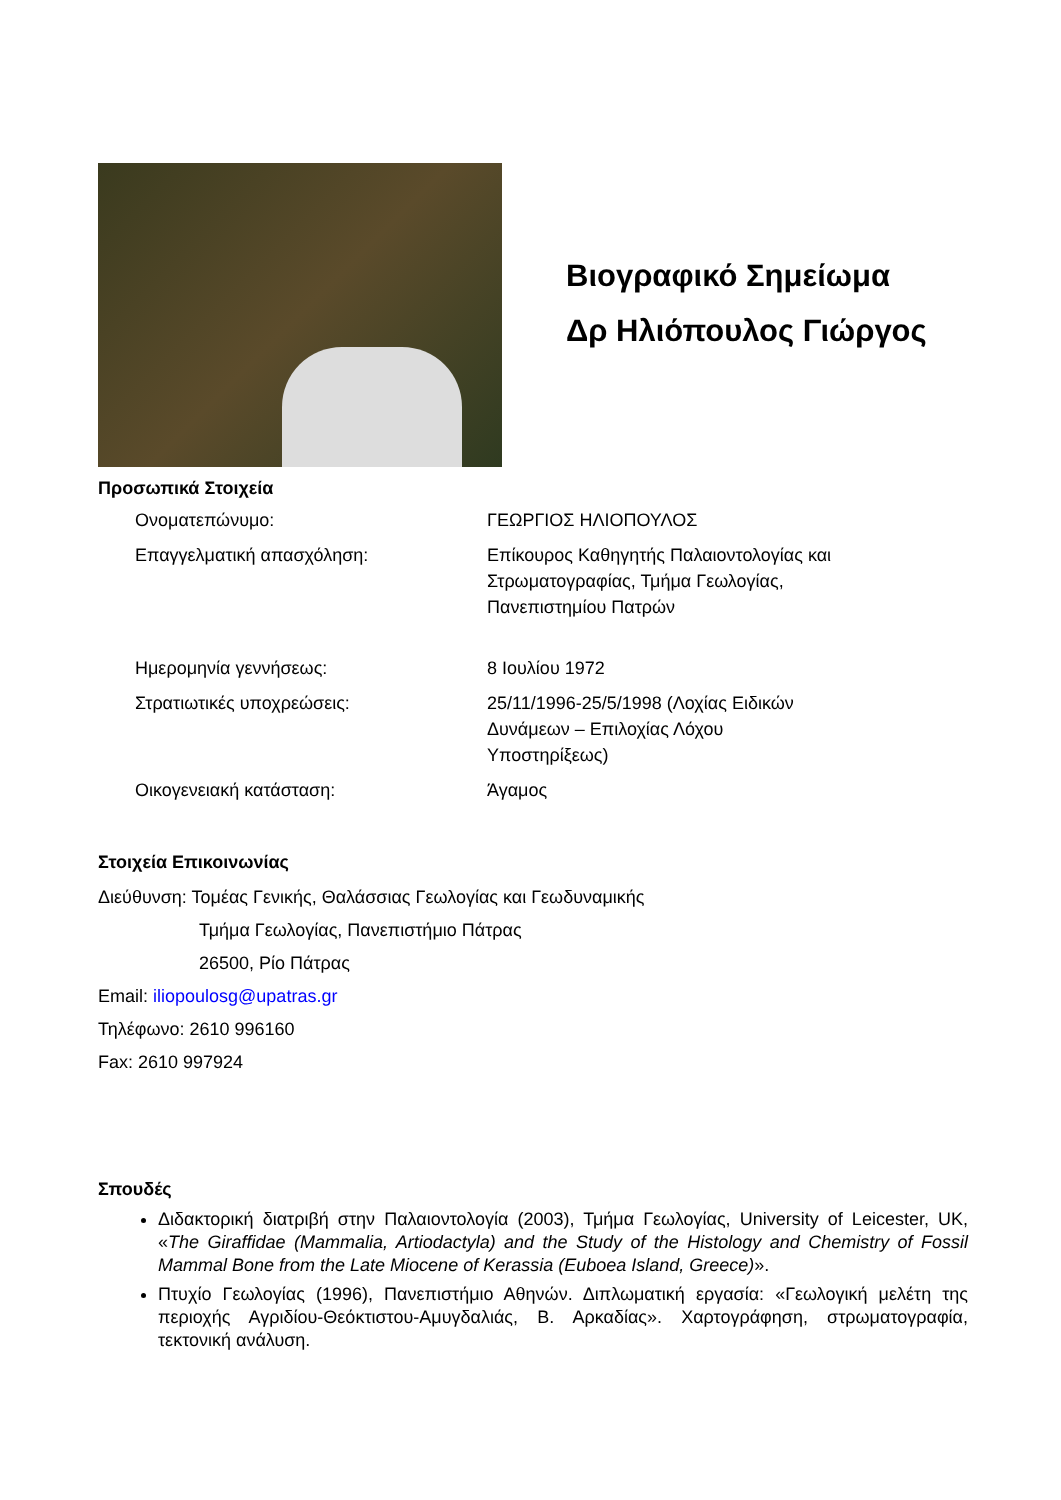Βιογραφικό Σημείωμα
Δρ Ηλιόπουλος Γιώργος
Προσωπικά Στοιχεία
| Ονοματεπώνυμο: | ΓΕΩΡΓΙΟΣ ΗΛΙΟΠΟΥΛΟΣ |
| Επαγγελματική απασχόληση: | Επίκουρος Καθηγητής Παλαιοντολογίας και Στρωματογραφίας, Τμήμα Γεωλογίας, Πανεπιστημίου Πατρών |
| Ημερομηνία γεννήσεως: | 8 Ιουλίου 1972 |
| Στρατιωτικές υποχρεώσεις: | 25/11/1996-25/5/1998 (Λοχίας Ειδικών Δυνάμεων – Επιλοχίας Λόχου Υποστηρίξεως) |
| Οικογενειακή κατάσταση: | Άγαμος |
Στοιχεία Επικοινωνίας
Διεύθυνση: Τομέας Γενικής, Θαλάσσιας Γεωλογίας και Γεωδυναμικής
Τμήμα Γεωλογίας, Πανεπιστήμιο Πάτρας
26500, Ρίο Πάτρας
Email: iliopoulosg@upatras.gr
Τηλέφωνο: 2610 996160
Fax: 2610 997924
Σπουδές
Διδακτορική διατριβή στην Παλαιοντολογία (2003), Τμήμα Γεωλογίας, University of Leicester, UK, «The Giraffidae (Mammalia, Artiodactyla) and the Study of the Histology and Chemistry of Fossil Mammal Bone from the Late Miocene of Kerassia (Euboea Island, Greece)».
Πτυχίο Γεωλογίας (1996), Πανεπιστήμιο Αθηνών. Διπλωματική εργασία: «Γεωλογική μελέτη της περιοχής Αγριδίου-Θεόκτιστου-Αμυγδαλιάς, Β. Αρκαδίας». Χαρτογράφηση, στρωματογραφία, τεκτονική ανάλυση.